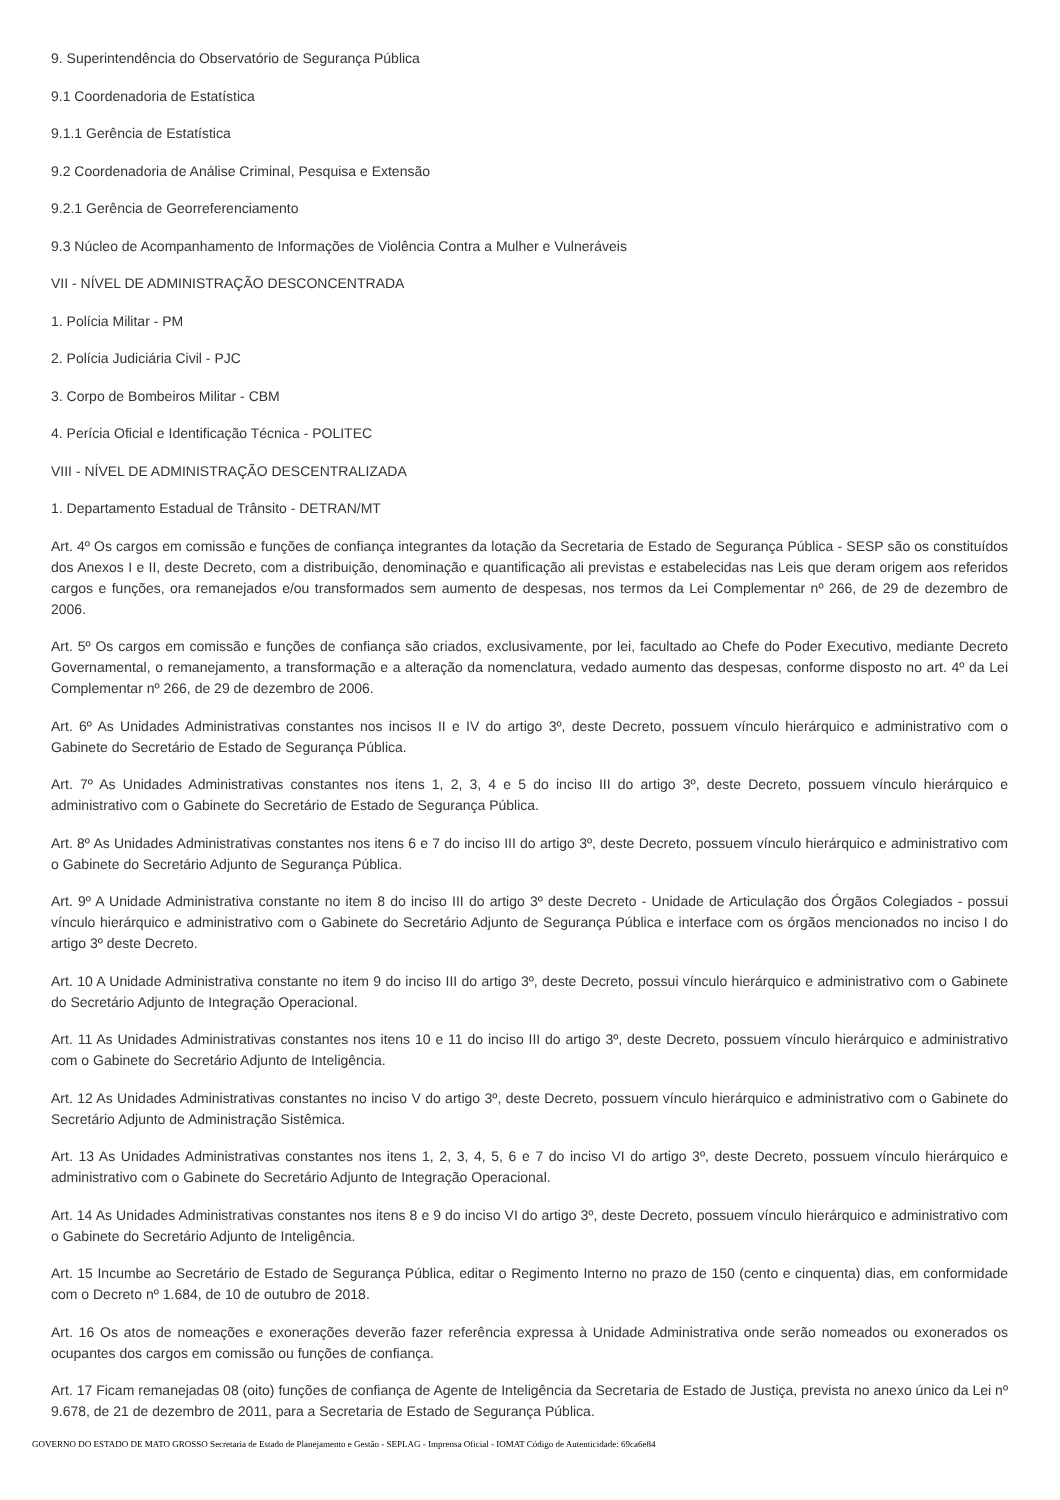9. Superintendência do Observatório de Segurança Pública
9.1 Coordenadoria de Estatística
9.1.1 Gerência de Estatística
9.2 Coordenadoria de Análise Criminal, Pesquisa e Extensão
9.2.1 Gerência de Georreferenciamento
9.3 Núcleo de Acompanhamento de Informações de Violência Contra a Mulher e Vulneráveis
VII - NÍVEL DE ADMINISTRAÇÃO DESCONCENTRADA
1. Polícia Militar - PM
2. Polícia Judiciária Civil - PJC
3. Corpo de Bombeiros Militar - CBM
4. Perícia Oficial e Identificação Técnica - POLITEC
VIII - NÍVEL DE ADMINISTRAÇÃO DESCENTRALIZADA
1. Departamento Estadual de Trânsito - DETRAN/MT
Art. 4º Os cargos em comissão e funções de confiança integrantes da lotação da Secretaria de Estado de Segurança Pública - SESP são os constituídos dos Anexos I e II, deste Decreto, com a distribuição, denominação e quantificação ali previstas e estabelecidas nas Leis que deram origem aos referidos cargos e funções, ora remanejados e/ou transformados sem aumento de despesas, nos termos da Lei Complementar nº 266, de 29 de dezembro de 2006.
Art. 5º Os cargos em comissão e funções de confiança são criados, exclusivamente, por lei, facultado ao Chefe do Poder Executivo, mediante Decreto Governamental, o remanejamento, a transformação e a alteração da nomenclatura, vedado aumento das despesas, conforme disposto no art. 4º da Lei Complementar nº 266, de 29 de dezembro de 2006.
Art. 6º As Unidades Administrativas constantes nos incisos II e IV do artigo 3º, deste Decreto, possuem vínculo hierárquico e administrativo com o Gabinete do Secretário de Estado de Segurança Pública.
Art. 7º As Unidades Administrativas constantes nos itens 1, 2, 3, 4 e 5 do inciso III do artigo 3º, deste Decreto, possuem vínculo hierárquico e administrativo com o Gabinete do Secretário de Estado de Segurança Pública.
Art. 8º As Unidades Administrativas constantes nos itens 6 e 7 do inciso III do artigo 3º, deste Decreto, possuem vínculo hierárquico e administrativo com o Gabinete do Secretário Adjunto de Segurança Pública.
Art. 9º A Unidade Administrativa constante no item 8 do inciso III do artigo 3º deste Decreto - Unidade de Articulação dos Órgãos Colegiados - possui vínculo hierárquico e administrativo com o Gabinete do Secretário Adjunto de Segurança Pública e interface com os órgãos mencionados no inciso I do artigo 3º deste Decreto.
Art. 10 A Unidade Administrativa constante no item 9 do inciso III do artigo 3º, deste Decreto, possui vínculo hierárquico e administrativo com o Gabinete do Secretário Adjunto de Integração Operacional.
Art. 11 As Unidades Administrativas constantes nos itens 10 e 11 do inciso III do artigo 3º, deste Decreto, possuem vínculo hierárquico e administrativo com o Gabinete do Secretário Adjunto de Inteligência.
Art. 12 As Unidades Administrativas constantes no inciso V do artigo 3º, deste Decreto, possuem vínculo hierárquico e administrativo com o Gabinete do Secretário Adjunto de Administração Sistêmica.
Art. 13 As Unidades Administrativas constantes nos itens 1, 2, 3, 4, 5, 6 e 7 do inciso VI do artigo 3º, deste Decreto, possuem vínculo hierárquico e administrativo com o Gabinete do Secretário Adjunto de Integração Operacional.
Art. 14 As Unidades Administrativas constantes nos itens 8 e 9 do inciso VI do artigo 3º, deste Decreto, possuem vínculo hierárquico e administrativo com o Gabinete do Secretário Adjunto de Inteligência.
Art. 15 Incumbe ao Secretário de Estado de Segurança Pública, editar o Regimento Interno no prazo de 150 (cento e cinquenta) dias, em conformidade com o Decreto nº 1.684, de 10 de outubro de 2018.
Art. 16 Os atos de nomeações e exonerações deverão fazer referência expressa à Unidade Administrativa onde serão nomeados ou exonerados os ocupantes dos cargos em comissão ou funções de confiança.
Art. 17 Ficam remanejadas 08 (oito) funções de confiança de Agente de Inteligência da Secretaria de Estado de Justiça, prevista no anexo único da Lei nº 9.678, de 21 de dezembro de 2011, para a Secretaria de Estado de Segurança Pública.
GOVERNO DO ESTADO DE MATO GROSSO Secretaria de Estado de Planejamento e Gestão - SEPLAG - Imprensa Oficial - IOMAT Código de Autenticidade: 69ca6e84